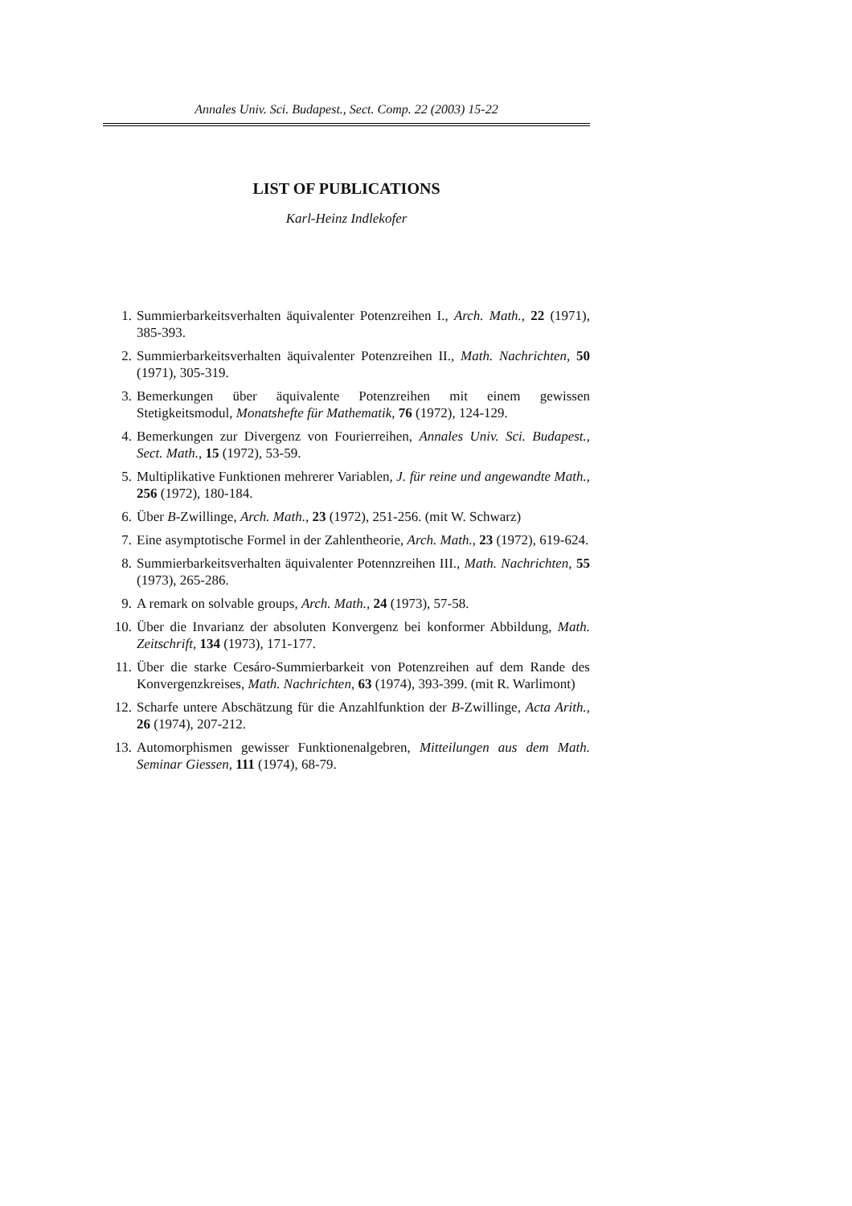Annales Univ. Sci. Budapest., Sect. Comp. 22 (2003) 15-22
LIST OF PUBLICATIONS
Karl-Heinz Indlekofer
1. Summierbarkeitsverhalten äquivalenter Potenzreihen I., Arch. Math., 22 (1971), 385-393.
2. Summierbarkeitsverhalten äquivalenter Potenzreihen II., Math. Nachrichten, 50 (1971), 305-319.
3. Bemerkungen über äquivalente Potenzreihen mit einem gewissen Stetigkeitsmodul, Monatshefte für Mathematik, 76 (1972), 124-129.
4. Bemerkungen zur Divergenz von Fourierreihen, Annales Univ. Sci. Budapest., Sect. Math., 15 (1972), 53-59.
5. Multiplikative Funktionen mehrerer Variablen, J. für reine und angewandte Math., 256 (1972), 180-184.
6. Über B-Zwillinge, Arch. Math., 23 (1972), 251-256. (mit W. Schwarz)
7. Eine asymptotische Formel in der Zahlentheorie, Arch. Math., 23 (1972), 619-624.
8. Summierbarkeitsverhalten äquivalenter Potennzreihen III., Math. Nachrichten, 55 (1973), 265-286.
9. A remark on solvable groups, Arch. Math., 24 (1973), 57-58.
10. Über die Invarianz der absoluten Konvergenz bei konformer Abbildung, Math. Zeitschrift, 134 (1973), 171-177.
11. Über die starke Cesáro-Summierbarkeit von Potenzreihen auf dem Rande des Konvergenzkreises, Math. Nachrichten, 63 (1974), 393-399. (mit R. Warlimont)
12. Scharfe untere Abschätzung für die Anzahlfunktion der B-Zwillinge, Acta Arith., 26 (1974), 207-212.
13. Automorphismen gewisser Funktionenalgebren, Mitteilungen aus dem Math. Seminar Giessen, 111 (1974), 68-79.